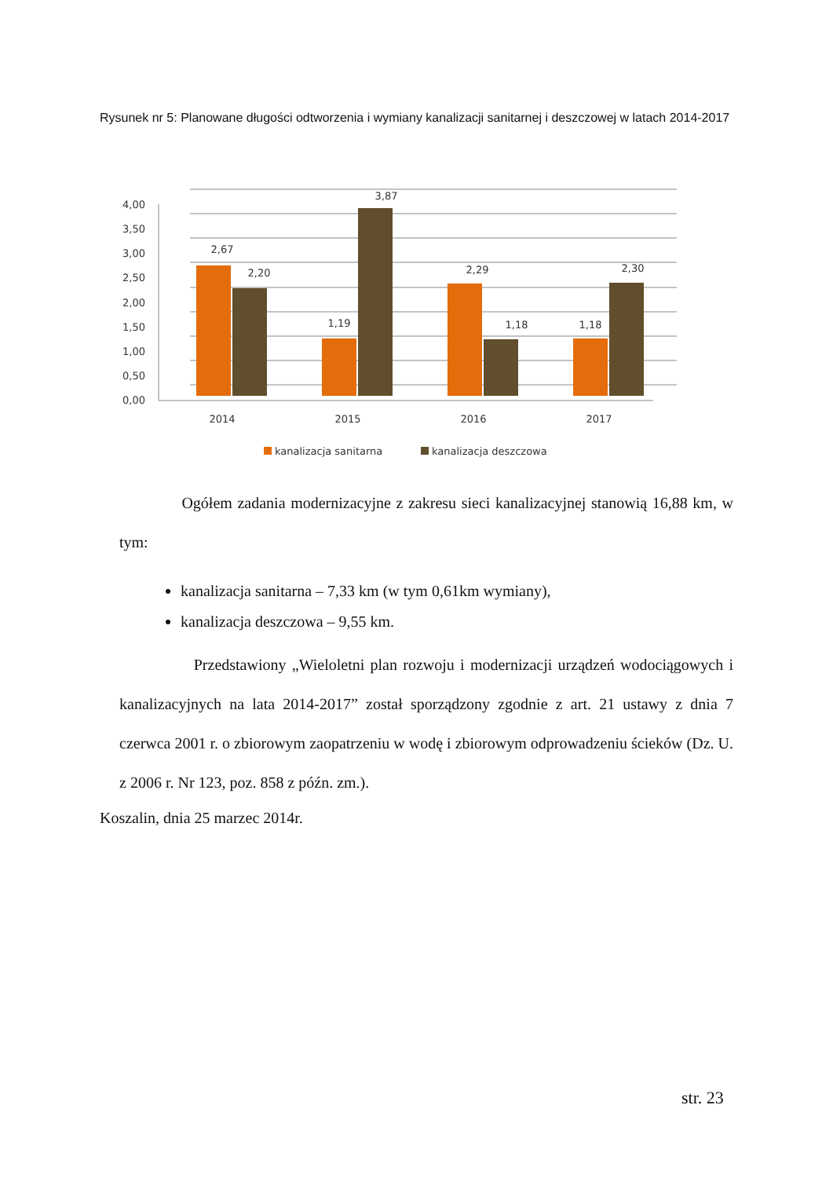Rysunek nr 5: Planowane długości odtworzenia i wymiany kanalizacji sanitarnej i deszczowej w latach 2014-2017
4,00
3,50
3,00
2,50
2,00
1,50
1,00
0,50
0,00
2,67
2,20
1,19
3,87
2,29
1,18
1,18
2,30
2014
2015
2016
2017
kanalizacja sanitarna
kanalizacja deszczowa
Ogółem zadania modernizacyjne z zakresu sieci kanalizacyjnej stanowią 16,88 km, w tym:
kanalizacja sanitarna – 7,33 km (w tym 0,61km wymiany),
kanalizacja deszczowa – 9,55 km.
Przedstawiony „Wieloletni plan rozwoju i modernizacji urządzeń wodociągowych i kanalizacyjnych na lata 2014-2017” został sporządzony zgodnie z art. 21 ustawy z dnia 7 czerwca 2001 r. o zbiorowym zaopatrzeniu w wodę i zbiorowym odprowadzeniu ścieków (Dz. U. z 2006 r. Nr 123, poz. 858 z późn. zm.).
Koszalin, dnia 25 marzec 2014r.
str. 23